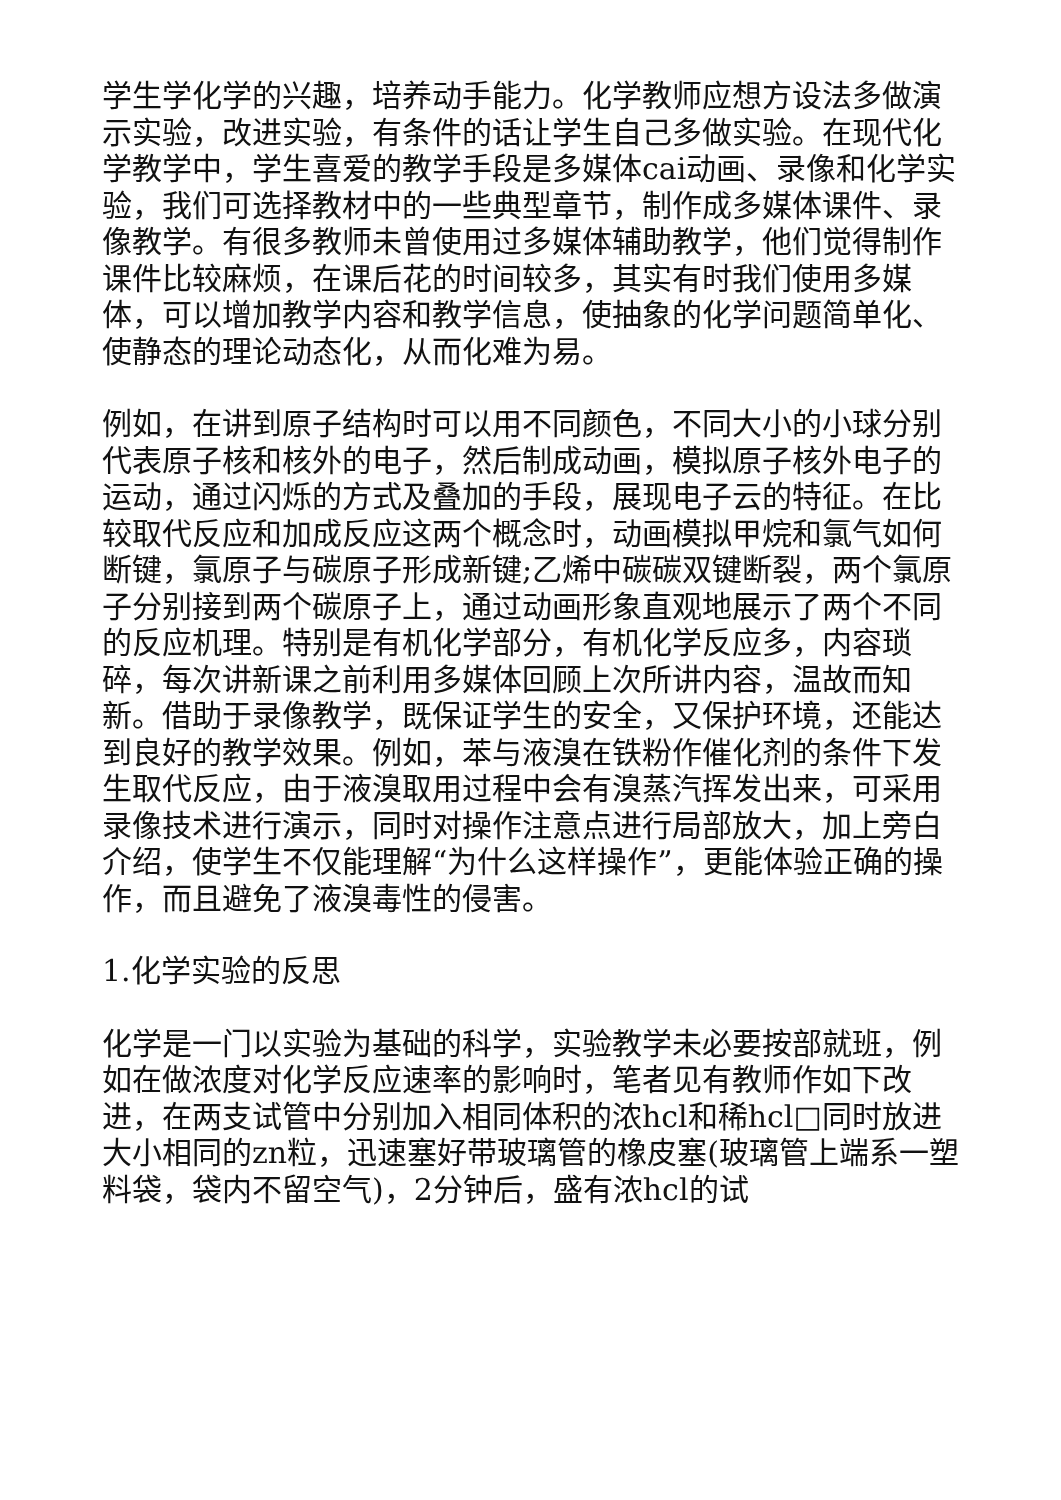学生学化学的兴趣，培养动手能力。化学教师应想方设法多做演示实验，改进实验，有条件的话让学生自己多做实验。在现代化学教学中，学生喜爱的教学手段是多媒体cai动画、录像和化学实验，我们可选择教材中的一些典型章节，制作成多媒体课件、录像教学。有很多教师未曾使用过多媒体辅助教学，他们觉得制作课件比较麻烦，在课后花的时间较多，其实有时我们使用多媒体，可以增加教学内容和教学信息，使抽象的化学问题简单化、使静态的理论动态化，从而化难为易。
例如，在讲到原子结构时可以用不同颜色，不同大小的小球分别代表原子核和核外的电子，然后制成动画，模拟原子核外电子的运动，通过闪烁的方式及叠加的手段，展现电子云的特征。在比较取代反应和加成反应这两个概念时，动画模拟甲烷和氯气如何断键，氯原子与碳原子形成新键;乙烯中碳碳双键断裂，两个氯原子分别接到两个碳原子上，通过动画形象直观地展示了两个不同的反应机理。特别是有机化学部分，有机化学反应多，内容琐碎，每次讲新课之前利用多媒体回顾上次所讲内容，温故而知新。借助于录像教学，既保证学生的安全，又保护环境，还能达到良好的教学效果。例如，苯与液溴在铁粉作催化剂的条件下发生取代反应，由于液溴取用过程中会有溴蒸汽挥发出来，可采用录像技术进行演示，同时对操作注意点进行局部放大，加上旁白介绍，使学生不仅能理解“为什么这样操作”，更能体验正确的操作，而且避免了液溴毒性的侵害。
1.化学实验的反思
化学是一门以实验为基础的科学，实验教学未必要按部就班，例如在做浓度对化学反应速率的影响时，笔者见有教师作如下改进，在两支试管中分别加入相同体积的浓hcl和稀hcl□同时放进大小相同的zn粒，迅速塞好带玻璃管的橡皮塞(玻璃管上端系一塑料袋，袋内不留空气)，2分钟后，盛有浓hcl的试